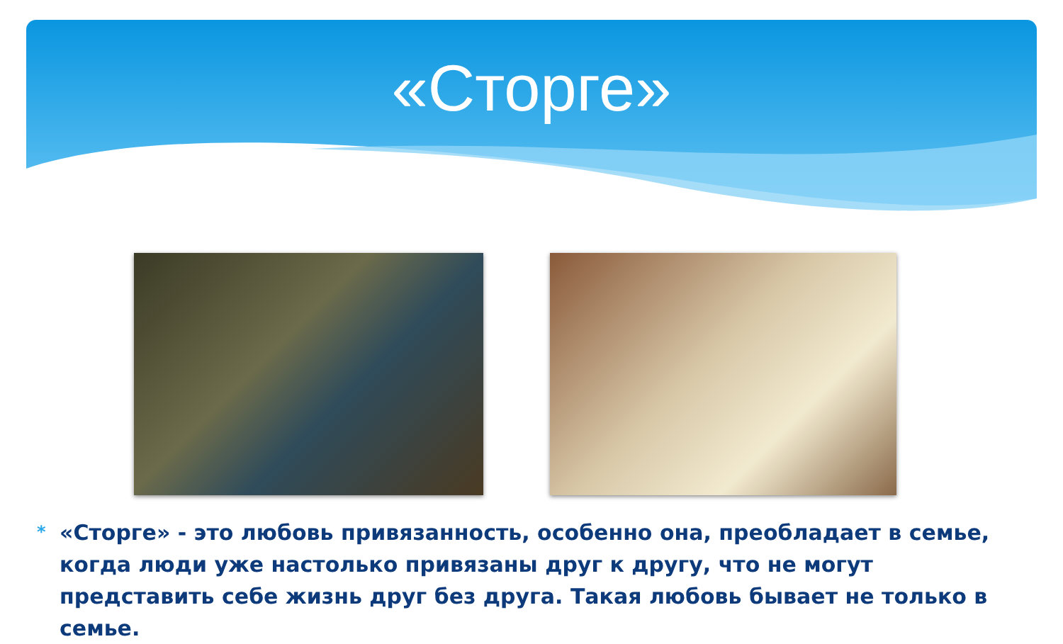«Сторге»
*
«Сторге» - это любовь привязанность, особенно она, преобладает в семье, когда люди уже настолько привязаны друг к другу, что не могут представить себе жизнь друг без друга. Такая любовь бывает не только в семье.